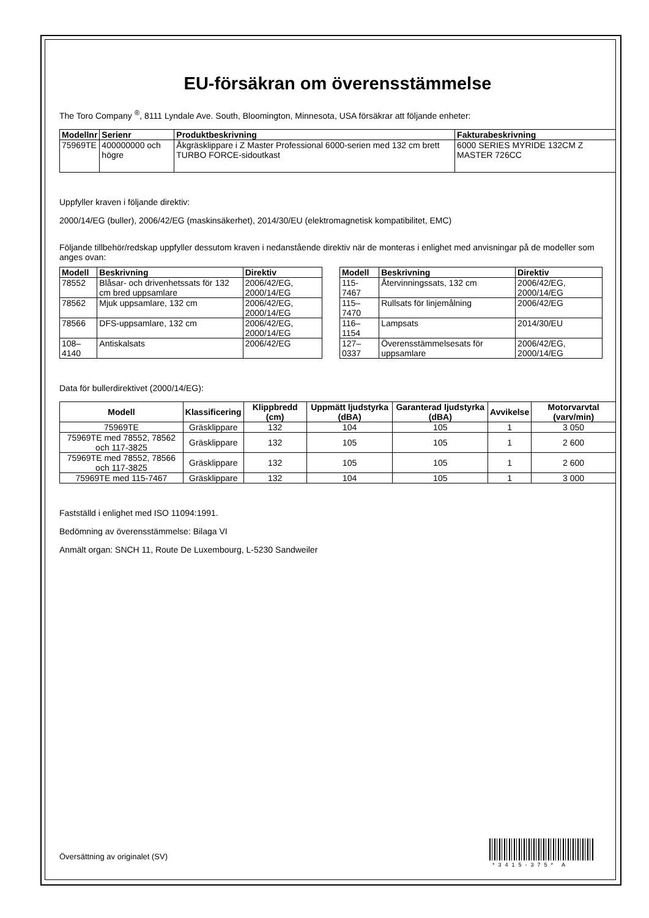EU-försäkran om överensstämmelse
The Toro Company <sup>®</sup>, 8111 Lyndale Ave. South, Bloomington, Minnesota, USA försäkrar att följande enheter:
| Modellnr | Serienr | Produktbeskrivning | Fakturabeskrivning |
| --- | --- | --- | --- |
| 75969TE | 400000000 och högre | Åkgräsklippare i Z Master Professional 6000-serien med 132 cm brett TURBO FORCE-sidoutkast | 6000 SERIES MYRIDE 132CM Z MASTER 726CC |
Uppfyller kraven i följande direktiv:
2000/14/EG (buller), 2006/42/EG (maskinsäkerhet), 2014/30/EU (elektromagnetisk kompatibilitet, EMC)
Följande tillbehör/redskap uppfyller dessutom kraven i nedanstående direktiv när de monteras i enlighet med anvisningar på de modeller som anges ovan:
| Modell | Beskrivning | Direktiv |
| --- | --- | --- |
| 78552 | Blåsar- och drivenhetssats för 132 cm bred uppsamlare | 2006/42/EG, 2000/14/EG |
| 78562 | Mjuk uppsamlare, 132 cm | 2006/42/EG, 2000/14/EG |
| 78566 | DFS-uppsamlare, 132 cm | 2006/42/EG, 2000/14/EG |
| 108–4140 | Antiskalsats | 2006/42/EG |
| Modell | Beskrivning | Direktiv |
| --- | --- | --- |
| 115-7467 | Återvinningssats, 132 cm | 2006/42/EG, 2000/14/EG |
| 115–7470 | Rullsats för linjemålning | 2006/42/EG |
| 116–1154 | Lampsats | 2014/30/EU |
| 127–0337 | Överensstämmelsesats för uppsamlare | 2006/42/EG, 2000/14/EG |
Data för bullerdirektivet (2000/14/EG):
| Modell | Klassificering | Klippbredd (cm) | Uppmätt ljudstyrka (dBA) | Garanterad ljudstyrka (dBA) | Avvikelse | Motorvarvtal (varv/min) |
| --- | --- | --- | --- | --- | --- | --- |
| 75969TE | Gräsklippare | 132 | 104 | 105 | 1 | 3 050 |
| 75969TE med 78552, 78562 och 117-3825 | Gräsklippare | 132 | 105 | 105 | 1 | 2 600 |
| 75969TE med 78552, 78566 och 117-3825 | Gräsklippare | 132 | 105 | 105 | 1 | 2 600 |
| 75969TE med 115-7467 | Gräsklippare | 132 | 104 | 105 | 1 | 3 000 |
Fastställd i enlighet med ISO 11094:1991.
Bedömning av överensstämmelse: Bilaga VI
Anmält organ: SNCH 11, Route De Luxembourg, L-5230 Sandweiler
Översättning av originalet (SV)
*3415-375* A